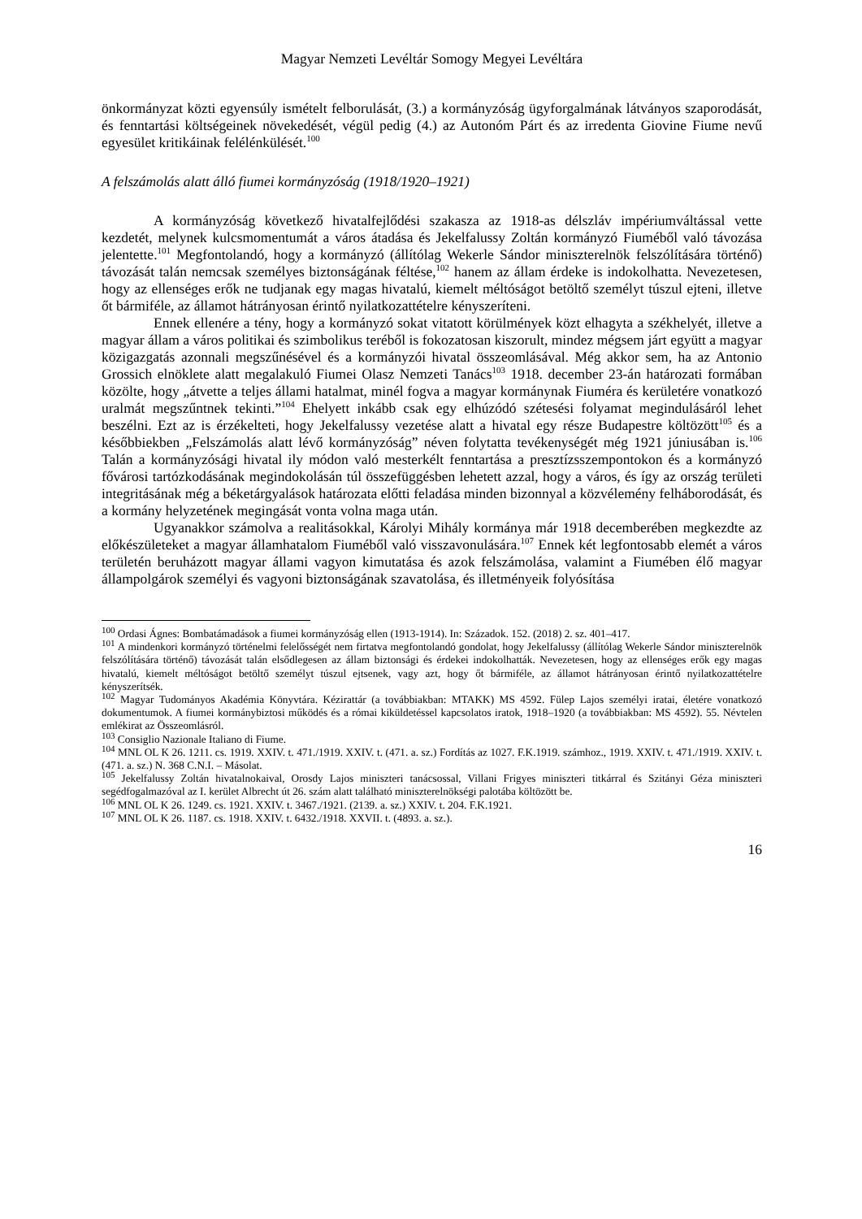Magyar Nemzeti Levéltár Somogy Megyei Levéltára
önkormányzat közti egyensúly ismételt felborulását, (3.) a kormányzóság ügyforgalmának látványos szaporodását, és fenntartási költségeinek növekedését, végül pedig (4.) az Autonóm Párt és az irredenta Giovine Fiume nevű egyesület kritikáinak felélénkülését.<sup>100</sup>
A felszámolás alatt álló fiumei kormányzóság (1918/1920–1921)
A kormányzóság következő hivatalfejlődési szakasza az 1918-as délszláv impériumváltással vette kezdetét, melynek kulcsmomentumát a város átadása és Jekelfalussy Zoltán kormányzó Fiuméből való távozása jelentette.<sup>101</sup> Megfontolandó, hogy a kormányzó (állítólag Wekerle Sándor miniszterelnök felszólítására történő) távozását talán nemcsak személyes biztonságának féltése,<sup>102</sup> hanem az állam érdeke is indokolhatta. Nevezetesen, hogy az ellenséges erők ne tudjanak egy magas hivatalú, kiemelt méltóságot betöltő személyt túszul ejteni, illetve őt bármiféle, az államot hátrányosan érintő nyilatkozattételre kényszeríteni.
Ennek ellenére a tény, hogy a kormányzó sokat vitatott körülmények közt elhagyta a székhelyét, illetve a magyar állam a város politikai és szimbolikus teréből is fokozatosan kiszorult, mindez mégsem járt együtt a magyar közigazgatás azonnali megszűnésével és a kormányzói hivatal összeomlásával. Még akkor sem, ha az Antonio Grossich elnöklete alatt megalakuló Fiumei Olasz Nemzeti Tanács<sup>103</sup> 1918. december 23-án határozati formában közölte, hogy „átvette a teljes állami hatalmat, minél fogva a magyar kormánynak Fiuméra és kerületére vonatkozó uralmát megszűntnek tekinti.”<sup>104</sup> Ehelyett inkább csak egy elhúzódó szétesési folyamat megindulásáról lehet beszélni. Ezt az is érzékelteti, hogy Jekelfalussy vezetése alatt a hivatal egy része Budapestre költözött<sup>105</sup> és a későbbiekben „Felszámolás alatt lévő kormányzóság” néven folytatta tevékenységét még 1921 júniusában is.<sup>106</sup> Talán a kormányzósági hivatal ily módon való mesterkélt fenntartása a presztízsszempontokon és a kormányzó fővárosi tartózkodásának megindokolásán túl összefüggésben lehetett azzal, hogy a város, és így az ország területi integritásának még a béketárgyalások határozata előtti feladása minden bizonnyal a közvélemény felháborodását, és a kormány helyzetének megingását vonta volna maga után.
Ugyanakkor számolva a realitásokkal, Károlyi Mihály kormánya már 1918 decemberében megkezdte az előkészületeket a magyar államhatalom Fiuméből való visszavonulására.<sup>107</sup> Ennek két legfontosabb elemét a város területén beruházott magyar állami vagyon kimutatása és azok felszámolása, valamint a Fiumében élő magyar állampolgárok személyi és vagyoni biztonságának szavatolása, és illetményeik folyósítása
<sup>100</sup> Ordasi Ágnes: Bombatámadások a fiumei kormányzóság ellen (1913-1914). In: Századok. 152. (2018) 2. sz. 401–417.
<sup>101</sup> A mindenkori kormányzó történelmi felelősségét nem firtatva megfontolandó gondolat, hogy Jekelfalussy (állítólag Wekerle Sándor miniszterelnök felszólítására történő) távozását talán elsődlegesen az állam biztonsági és érdekei indokolhatták. Nevezetesen, hogy az ellenséges erők egy magas hivatalú, kiemelt méltóságot betöltő személyt túszul ejtsenek, vagy azt, hogy őt bármiféle, az államot hátrányosan érintő nyilatkozattételre kényszerítsék.
<sup>102</sup> Magyar Tudományos Akadémia Könyvtára. Kézirattár (a továbbiakban: MTAKK) MS 4592. Fülep Lajos személyi iratai, életére vonatkozó dokumentumok. A fiumei kormánybiztosi működés és a római kiküldetéssel kapcsolatos iratok, 1918–1920 (a továbbiakban: MS 4592). 55. Névtelen emlékirat az Összeomlásról.
<sup>103</sup> Consiglio Nazionale Italiano di Fiume.
<sup>104</sup> MNL OL K 26. 1211. cs. 1919. XXIV. t. 471./1919. XXIV. t. (471. a. sz.) Fordítás az 1027. F.K.1919. számhoz., 1919. XXIV. t. 471./1919. XXIV. t. (471. a. sz.) N. 368 C.N.I. – Másolat.
<sup>105</sup> Jekelfalussy Zoltán hivatalnokaival, Orosdy Lajos miniszteri tanácsossal, Villani Frigyes miniszteri titkárral és Szitányi Géza miniszteri segédfogalmazóval az I. kerület Albrecht út 26. szám alatt található miniszterelnökségi palotába költözött be.
<sup>106</sup> MNL OL K 26. 1249. cs. 1921. XXIV. t. 3467./1921. (2139. a. sz.) XXIV. t. 204. F.K.1921.
<sup>107</sup> MNL OL K 26. 1187. cs. 1918. XXIV. t. 6432./1918. XXVII. t. (4893. a. sz.).
16